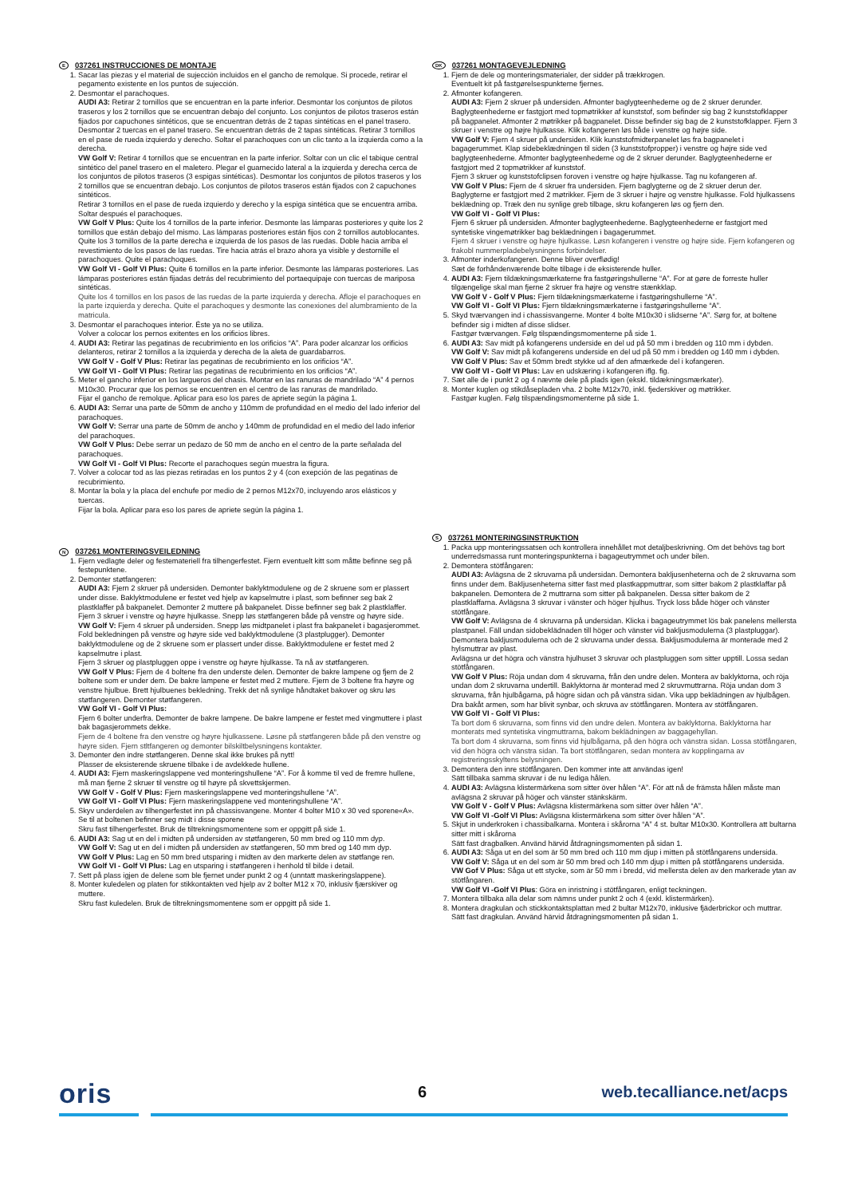E 037261 INSTRUCCIONES DE MONTAJE
1. Sacar las piezas y el material de sujección incluidos en el gancho de remolque. Si procede, retirar el pegamento existente en los puntos de sujección.
2. Desmontar el parachoques.
AUDI A3: Retirar 2 tornillos que se encuentran en la parte inferior. Desmontar los conjuntos de pilotos traseros y los 2 tornillos que se encuentran debajo del conjunto. Los conjuntos de pilotos traseros están fijados por capuchones sintéticos, que se encuentran detrás de 2 tapas sintéticas en el panel trasero. Desmontar 2 tuercas en el panel trasero. Se encuentran detrás de 2 tapas sintéticas. Retirar 3 tornillos en el pase de rueda izquierdo y derecho. Soltar el parachoques con un clic tanto a la izquierda como a la derecha.
VW Golf V: Retirar 4 tornillos que se encuentran en la parte inferior. Soltar con un clic el tabique central sintético del panel trasero en el maletero. Plegar el guarnecido lateral a la izquierda y derecha cerca de los conjuntos de pilotos traseros (3 espigas sintéticas). Desmontar los conjuntos de pilotos traseros y los 2 tornillos que se encuentran debajo. Los conjuntos de pilotos traseros están fijados con 2 capuchones sintéticos.
Retirar 3 tornillos en el pase de rueda izquierdo y derecho y la espiga sintética que se encuentra arriba. Soltar después el parachoques.
VW Golf V Plus: Quite los 4 tornillos de la parte inferior. Desmonte las lámparas posteriores y quite los 2 tornillos que están debajo del mismo. Las lámparas posteriores están fijos con 2 tornillos autoblocantes. Quite los 3 tornillos de la parte derecha e izquierda de los pasos de las ruedas. Doble hacia arriba el revestimiento de los pasos de las ruedas. Tire hacia atrás el brazo ahora ya visible y destornille el parachoques. Quite el parachoques.
VW Golf VI - Golf VI Plus: Quite 6 tornillos en la parte inferior. Desmonte las lámparas posteriores. Las lámparas posteriores están fijadas detrás del recubrimiento del portaequipaje con tuercas de mariposa sintéticas.
Quite los 4 tornillos en los pasos de las ruedas de la parte izquierda y derecha. Afloje el parachoques en la parte izquierda y derecha. Quite el parachoques y desmonte las conexiones del alumbramiento de la matricula.
3. Desmontar el parachoques interior. Éste ya no se utiliza.
Volver a colocar los pernos exitentes en los orificios libres.
4. AUDI A3: Retirar las pegatinas de recubrimiento en los orificios “A”. Para poder alcanzar los orificios delanteros, retirar 2 tornillos a la izquierda y derecha de la aleta de guardabarros.
VW Golf V - Golf V Plus: Retirar las pegatinas de recubrimiento en los orificios “A”.
VW Golf VI - Golf VI Plus: Retirar las pegatinas de recubrimiento en los orificios “A”.
5. Meter el gancho inferior en los largueros del chasis. Montar en las ranuras de mandrilado “A” 4 pernos M10x30. Procurar que los pernos se encuentren en el centro de las ranuras de mandrilado.
Fijar el gancho de remolque. Aplicar para eso los pares de apriete según la página 1.
6. AUDI A3: Serrar una parte de 50mm de ancho y 110mm de profundidad en el medio del lado inferior del parachoques.
VW Golf V: Serrar una parte de 50mm de ancho y 140mm de profundidad en el medio del lado inferior del parachoques.
VW Golf V Plus: Debe serrar un pedazo de 50 mm de ancho en el centro de la parte señalada del parachoques.
VW Golf VI - Golf VI Plus: Recorte el parachoques según muestra la figura.
7. Volver a colocar tod as las piezas retiradas en los puntos 2 y 4 (con exepción de las pegatinas de recubrimiento.
8. Montar la bola y la placa del enchufe por medio de 2 pernos M12x70, incluyendo aros elásticos y tuercas.
Fijar la bola. Aplicar para eso los pares de apriete según la página 1.
N 037261 MONTERINGSVEILEDNING
1. Fjern vedlagte deler og festemateriell fra tilhengerfestet. Fjern eventuelt kitt som måtte befinne seg på festepunktene.
2. Demonter støtfangeren:
AUDI A3: Fjern 2 skruer på undersiden. Demonter baklyktmodulene og de 2 skruene som er plassert under disse. Baklyktmodulene er festet ved hjelp av kapselmutre i plast, som befinner seg bak 2 plastklaffer på bakpanelet. Demonter 2 muttere på bakpanelet. Disse befinner seg bak 2 plastklaffer. Fjern 3 skruer i venstre og høyre hjulkasse. Snepp løs støtfangeren både på venstre og høyre side.
VW Golf V: Fjern 4 skruer på undersiden. Snepp løs midtpanelet i plast fra bakpanelet i bagasjerommet. Fold bekledningen på venstre og høyre side ved baklyktmodulene (3 plastplugger). Demonter baklyktmodulene og de 2 skruene som er plassert under disse. Baklyktmodulene er festet med 2 kapselmutre i plast.
Fjern 3 skruer og plastpluggen oppe i venstre og høyre hjulkasse. Ta nå av støtfangeren.
VW Golf V Plus: Fjern de 4 boltene fra den underste delen. Demonter de bakre lampene og fjern de 2 boltene som er under dem. De bakre lampene er festet med 2 muttere. Fjern de 3 boltene fra høyre og venstre hjulbue. Brett hjulbuenes bekledning. Trekk det nå synlige håndtaket bakover og skru løs støtfangeren. Demonter støtfangeren.
VW Golf VI - Golf VI Plus:
Fjern 6 bolter underfra. Demonter de bakre lampene. De bakre lampene er festet med vingmuttere i plast bak bagasjerommets dekke.
Fjern de 4 boltene fra den venstre og høyre hjulkassene. Løsne på støtfangeren både på den venstre og høyre siden. Fjern stltfangeren og demonter bilskiltbelysningens kontakter.
3. Demonter den indre støtfangeren. Denne skal ikke brukes på nytt!
Plasser de eksisterende skruene tilbake i de avdekkede hullene.
4. AUDI A3: Fjern maskeringslappene ved monteringshullene “A”. For å komme til ved de fremre hullene, må man fjerne 2 skruer til venstre og til høyre på skvettskjermen.
VW Golf V - Golf V Plus: Fjern maskeringslappene ved monteringshullene “A”.
VW Golf VI - Golf VI Plus: Fjern maskeringslappene ved monteringshullene “A”.
5. Skyv underdelen av tilhengerfestet inn på chassisvangene. Monter 4 bolter M10 x 30 ved sporene«A».
Se til at boltenen befinner seg midt i disse sporene
Skru fast tilhengerfestet. Bruk de tiltrekningsmomentene som er oppgitt på side 1.
6. AUDI A3: Sag ut en del i midten på undersiden av støtfangeren, 50 mm bred og 110 mm dyp.
VW Golf V: Sag ut en del i midten på undersiden av støtfangeren, 50 mm bred og 140 mm dyp.
VW Golf V Plus: Lag en 50 mm bred utsparing i midten av den markerte delen av støtfange ren.
VW Golf VI - Golf VI Plus: Lag en utsparing i støtfangeren i henhold til bilde i detail.
7. Sett på plass igjen de delene som ble fjernet under punkt 2 og 4 (unntatt maskeringslappene).
8. Monter kuledelen og platen for stikkontakten ved hjelp av 2 bolter M12 x 70, inklusiv fjærskiver og muttere.
Skru fast kuledelen. Bruk de tiltrekningsmomentene som er oppgitt på side 1.
DK 037261 MONTAGEVEJLEDNING
1. Fjern de dele og monteringsmaterialer, der sidder på trækkrogen.
Eventuelt kit på fastgørelsespunkterne fjernes.
2. Afmonter kofangeren.
AUDI A3: Fjern 2 skruer på undersiden. Afmonter baglygteenhederne og de 2 skruer derunder. Baglygteenhederne er fastgjort med topmøtrikker af kunststof, som befinder sig bag 2 kunststofklapper på bagpanelet. Afmonter 2 møtrikker på bagpanelet. Disse befinder sig bag de 2 kunststofklapper. Fjern 3 skruer i venstre og højre hjulkasse. Klik kofangeren løs både i venstre og højre side.
VW Golf V: Fjern 4 skruer på undersiden. Klik kunststofmidterpanelet løs fra bagpanelet i bagagerummet. Klap sidebeklædningen til siden (3 kunststofpropper) i venstre og højre side ved baglygteenhederne. Afmonter baglygteenhederne og de 2 skruer derunder. Baglygteenhederne er fastgjort med 2 topmøtrikker af kunststof.
Fjern 3 skruer og kunststofclipsen foroven i venstre og højre hjulkasse. Tag nu kofangeren af.
VW Golf V Plus: Fjern de 4 skruer fra undersiden. Fjern baglygterne og de 2 skruer derun der. Baglygterne er fastgjort med 2 møtrikker. Fjern de 3 skruer i højre og venstre hjulkasse. Fold hjulkassens beklædning op. Træk den nu synlige greb tilbage, skru kofangeren løs og fjern den.
VW Golf VI - Golf VI Plus:
Fjern 6 skruer på undersiden. Afmonter baglygteenhederne. Baglygteenhederne er fastgjort med syntetiske vingemøtrikker bag beklædningen i bagagerummet.
Fjern 4 skruer i venstre og højre hjulkasse. Løsn kofangeren i venstre og højre side. Fjern kofangeren og frakobl nummerpladebelysningens forbindelser.
3. Afmonter inderkofangeren. Denne bliver overflødig!
Sæt de forhåndenværende bolte tilbage i de eksisterende huller.
4. AUDI A3: Fjern tildækningsmærkaterne fra fastgøringshullerne “A”. For at gøre de forreste huller tilgængelige skal man fjerne 2 skruer fra højre og venstre stænkklap.
VW Golf V - Golf V Plus: Fjern tildækningsmærkaterne i fastgøringshullerne “A”.
VW Golf VI - Golf VI Plus: Fjern tildækningsmærkaterne i fastgøringshullerne “A”.
5. Skyd tværvangen ind i chassisvangerne. Monter 4 bolte M10x30 i slidserne “A”. Sørg for, at boltene befinder sig i midten af disse slidser.
Fastgør tværvangen. Følg tilspændingsmomenterne på side 1.
6. AUDI A3: Sav midt på kofangerens underside en del ud på 50 mm i bredden og 110 mm i dybden.
VW Golf V: Sav midt på kofangerens underside en del ud på 50 mm i bredden og 140 mm i dybden.
VW Golf V Plus: Sav et 50mm bredt stykke ud af den afmærkede del i kofangeren.
VW Golf VI - Golf VI Plus: Lav en udskæring i kofangeren iflg. fig.
7. Sæt alle de i punkt 2 og 4 nævnte dele på plads igen (ekskl. tildækningsmærkater).
8. Monter kuglen og stikdåsepladen vha. 2 bolte M12x70, inkl. fjederskiver og møtrikker.
Fastgør kuglen. Følg tilspændingsmomenterne på side 1.
S 037261 MONTERINGSINSTRUKTION
1. Packa upp monteringssatsen och kontrollera innehållet mot detaljbeskrivning. Om det behövs tag bort underredsmassa runt monteringspunkterna i bagageutrymmet och under bilen.
2. Demontera stötfångaren:
AUDI A3: Avlägsna de 2 skruvarna på undersidan. Demontera bakljusenheterna och de 2 skruvarna som finns under dem. Bakljusenheterna sitter fast med plastkappmuttrar, som sitter bakom 2 plastklaffar på bakpanelen. Demontera de 2 muttrarna som sitter på bakpanelen. Dessa sitter bakom de 2 plastklaffarna. Avlägsna 3 skruvar i vänster och höger hjulhus. Tryck loss både höger och vänster stötfångare.
VW Golf V: Avlägsna de 4 skruvarna på undersidan. Klicka i bagageutrymmet lös bak panelens mellersta plastpanel. Fäll undan sidobeklädnaden till höger och vänster vid bakljusmodulerna (3 plastpluggar). Demontera bakljusmodulerna och de 2 skruvarna under dessa. Bakljusmodulerna är monterade med 2 hylsmuttrar av plast.
Avlägsna ur det högra och vänstra hjulhuset 3 skruvar och plastpluggen som sitter upptill. Lossa sedan stötfångaren.
VW Golf V Plus: Röja undan dom 4 skruvarna, från den undre delen. Montera av baklyktorna, och röja undan dom 2 skruvarna undertill. Baklyktorna är monterad med 2 skruvmuttrarna. Röja undan dom 3 skruvarna, från hjulbågarna, på högre sidan och på vänstra sidan. Vika upp beklädningen av hjulbågen. Dra bakåt armen, som har blivit synbar, och skruva av stötfångaren. Montera av stötfångaren.
VW Golf VI - Golf VI Plus:
Ta bort dom 6 skruvarna, som finns vid den undre delen. Montera av baklyktorna. Baklyktorna har monterats med syntetiska vingmuttrarna, bakom beklädningen av baggagehyllan.
Ta bort dom 4 skruvarna, som finns vid hjulbågarna, på den högra och vänstra sidan. Lossa stötfångaren, vid den högra och vänstra sidan. Ta bort stötfångaren, sedan montera av kopplingarna av registreringsskyltens belysningen.
3. Demontera den inre stötfångaren. Den kommer inte att användas igen!
Sätt tillbaka samma skruvar i de nu lediga hålen.
4. AUDI A3: Avlägsna klistermärkena som sitter över hålen “A”. För att nå de främsta hålen måste man avlägsna 2 skruvar på höger och vänster stänkskärm.
VW Golf V - Golf V Plus: Avlägsna klistermärkena som sitter över hålen “A”.
VW Golf VI -Golf VI Plus: Avlägsna klistermärkena som sitter över hålen “A”.
5. Skjut in underkroken i chassibalkarna. Montera i skårorna “A” 4 st. bultar M10x30. Kontrollera att bultarna sitter mitt i skårorna
Sätt fast dragbalken. Använd härvid åtdragningsmomenten på sidan 1.
6. AUDI A3: Såga ut en del som är 50 mm bred och 110 mm djup i mitten på stötfångarens undersida.
VW Golf V: Såga ut en del som är 50 mm bred och 140 mm djup i mitten på stötfångarens undersida.
VW Gof V Plus: Såga ut ett stycke, som är 50 mm i bredd, vid mellersta delen av den markerade ytan av stötfångaren.
VW Golf VI -Golf VI Plus: Göra en inristning i stötfångaren, enligt teckningen.
7. Montera tillbaka alla delar som nämns under punkt 2 och 4 (exkl. klistermärken).
8. Montera dragkulan och stickkontaktsplattan med 2 bultar M12x70, inklusive fjäderbrickor och muttrar.
Sätt fast dragkulan. Använd härvid åtdragningsmomenten på sidan 1.
oris 6 web.tecalliance.net/acps